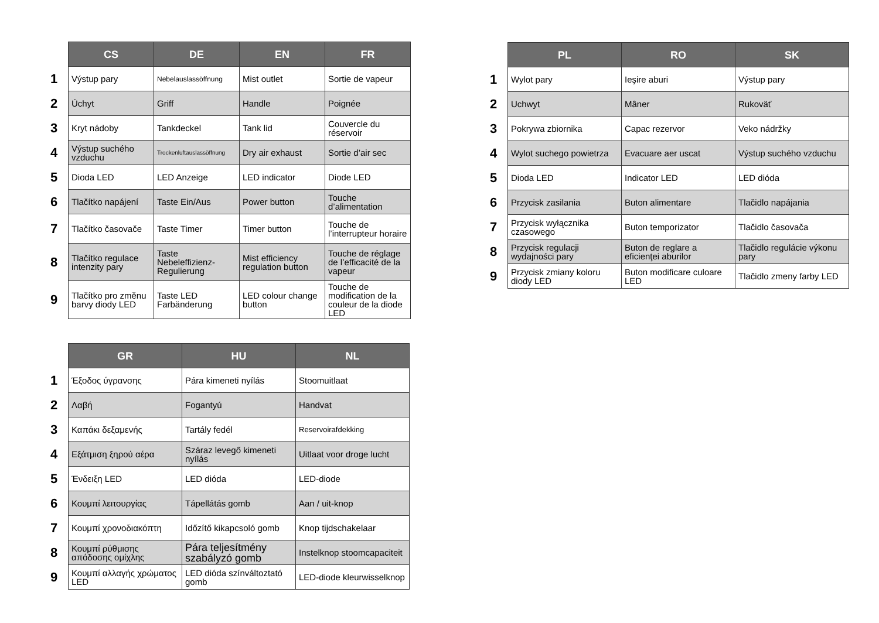| | CS | DE | EN | FR |
| --- | --- | --- | --- | --- |
| 1 | Výstup pary | Nebelauslassöffnung | Mist outlet | Sortie de vapeur |
| 2 | Úchyt | Griff | Handle | Poignée |
| 3 | Kryt nádoby | Tankdeckel | Tank lid | Couvercle du réservoir |
| 4 | Výstup suchého vzduchu | Trockenluftauslassöffnung | Dry air exhaust | Sortie d’air sec |
| 5 | Dioda LED | LED Anzeige | LED indicator | Diode LED |
| 6 | Tlačítko napájení | Taste Ein/Aus | Power button | Touche d’alimentation |
| 7 | Tlačítko časovače | Taste Timer | Timer button | Touche de l’interrupteur horaire |
| 8 | Tlačítko regulace intenzity pary | Taste Nebeleffizienz-Regulierung | Mist efficiency regulation button | Touche de réglage de l’efficacité de la vapeur |
| 9 | Tlačítko pro změnu barvy diody LED | Taste LED Farbänderung | LED colour change button | Touche de modification de la couleur de la diode LED |
| | PL | RO | SK |
| --- | --- | --- | --- |
| 1 | Wylot pary | Ieşire aburi | Výstup pary |
| 2 | Uchwyt | Mâner | Rukoväť |
| 3 | Pokrywa zbiornika | Capac rezervor | Veko nádržky |
| 4 | Wylot suchego powietrza | Evacuare aer uscat | Výstup suchého vzduchu |
| 5 | Dioda LED | Indicator LED | LED dióda |
| 6 | Przycisk zasilania | Buton alimentare | Tlačidlo napájania |
| 7 | Przycisk wyłącznika czasowego | Buton temporizator | Tlačidlo časovača |
| 8 | Przycisk regulacji wydajności pary | Buton de reglare a eficienţei aburilor | Tlačidlo regulácie výkonu pary |
| 9 | Przycisk zmiany koloru diody LED | Buton modificare culoare LED | Tlačidlo zmeny farby LED |
| | GR | HU | NL |
| --- | --- | --- | --- |
| 1 | Έξοδος ύγρανσης | Pára kimeneti nyílás | Stoomuitlaat |
| 2 | Λαβή | Fogantyú | Handvat |
| 3 | Καπάκι δεξαμενής | Tartály fedél | Reservoirafdekking |
| 4 | Εξάτμιση ξηρού αέρα | Száraz levegő kimeneti nyílás | Uitlaat voor droge lucht |
| 5 | Ένδειξη LED | LED dióda | LED-diode |
| 6 | Κουμπί λειτουργίας | Tápellátás gomb | Aan / uit-knop |
| 7 | Κουμπί χρονοδιακόπτη | Időzítő kikapcsoló gomb | Knop tijdschakelaar |
| 8 | Κουμπί ρύθμισης απόδοσης ομίχλης | Pára teljesítmény szabályzó gomb | Instelknop stoomcapaciteit |
| 9 | Κουμπί αλλαγής χρώματος LED | LED dióda színváltoztató gomb | LED-diode kleurwisselknop |